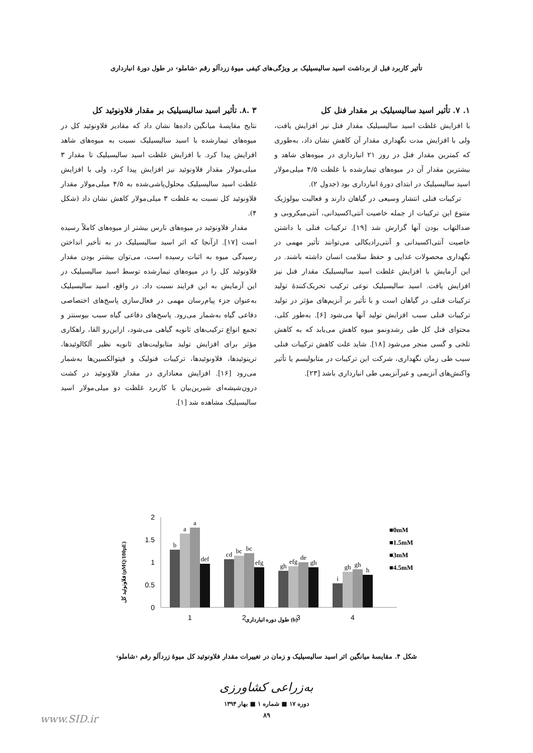تأثیر کاربرد قبل از برداشت اسید سالیسیلیک بر ویژگی‌های کیفی میوهٔ زردآلو رقم ‹شاملو› در طول دورهٔ انبارداری
۱. ۷. تأثیر اسید سالیسیلیک بر مقدار فنل کل
با افزایش غلظت اسید سالیسیلیک مقدار فنل نیز افزایش یافت، ولی با افزایش مدت نگهداری مقدار آن کاهش نشان داد، به‌طوری که کمترین مقدار فنل در روز ۲۱ انبارداری در میوه‌های شاهد و بیشترین مقدار آن در میوه‌های تیمارشده با غلظت ۴/۵ میلی‌مولار اسید سالیسیلیک در ابتدای دورهٔ انبارداری بود (جدول ۲).
ترکیبات فنلی انتشار وسیعی در گیاهان دارند و فعالیت بیولوژیک متنوع این ترکیبات از جمله خاصیت آنتی‌اکسیدانی، آنتی‌میکروبی و ضدالتهاب بودن آنها گزارش شد [۱۹]. ترکیبات فنلی با داشتن خاصیت آنتی‌اکسیدانی و آنتی‌رادیکالی می‌توانند تأثیر مهمی در نگهداری محصولات غذایی و حفظ سلامت انسان داشته باشند. در این آزمایش با افزایش غلظت اسید سالیسیلیک مقدار فنل نیز افزایش یافت. اسید سالیسیلیک نوعی ترکیب تحریک‌کنندهٔ تولید ترکیبات فنلی در گیاهان است و با تأثیر بر آنزیم‌های مؤثر در تولید ترکیبات فنلی سبب افزایش تولید آنها می‌شود [۶]. به‌طور کلی، محتوای فنل کل طی رشدونمو میوه کاهش می‌یابد که به کاهش تلخی و گسی منجر می‌شود [۱۸]. شاید علت کاهش ترکیبات فنلی سیب طی زمان نگهداری، شرکت این ترکیبات در متابولیسم یا تأثیر واکنش‌های آنزیمی و غیرآنزیمی طی انبارداری باشد [۲۳].
۳ .۸. تأثیر اسید سالیسیلیک بر مقدار فلاونوئید کل
نتایج مقایسهٔ میانگین داده‌ها نشان داد که مقادیر فلاونوئید کل در میوه‌های تیمارشده با اسید سالیسیلیک نسبت به میوه‌های شاهد افزایش پیدا کرد. با افزایش غلظت اسید سالیسیلیک تا مقدار ۳ میلی‌مولار مقدار فلاونوئید نیز افزایش پیدا کرد، ولی با افزایش غلظت اسید سالیسیلیک محلول‌پاشی‌شده به ۴/۵ میلی‌مولار مقدار فلاونوئید کل نسبت به غلظت ۳ میلی‌مولار کاهش نشان داد (شکل ۴).
مقدار فلاونوئید در میوه‌های نارس بیشتر از میوه‌های کاملاً رسیده است [۱۷]. ازآنجا که اثر اسید سالیسیلیک در به تأخیر انداختن رسیدگی میوه به اثبات رسیده است، می‌توان بیشتر بودن مقدار فلاونوئید کل را در میوه‌های تیمارشده توسط اسید سالیسیلیک در این آزمایش به این فرایند نسبت داد. در واقع، اسید سالیسیلیک به‌عنوان جزء پیام‌رسان مهمی در فعال‌سازی پاسخ‌های اختصاصی دفاعی گیاه به‌شمار می‌رود. پاسخ‌های دفاعی گیاه سبب بیوسنتز و تجمع انواع ترکیب‌های ثانویه گیاهی می‌شود، ازاین‌رو القا، راهکاری مؤثر برای افزایش تولید متابولیت‌های ثانویه نظیر آلکالوئیدها، ترپنوئیدها، فلاونوئیدها، ترکیبات فنولیک و فیتوالکسین‌ها به‌شمار می‌رود [۱۶]. افزایش معناداری در مقدار فلاونوئید در کشت درون‌شیشه‌ای شیرین‌بیان با کاربرد غلظت دو میلی‌مولار اسید سالیسیلیک مشاهده شد [۱].
فلاونوئید کل (µMQ/100µE)
2
1.5
1
0.5
0
b
a
a
def
cd
bc
bc
efg
gh
efg
de
gh
i
gh
gh
h
1
2
3
4
طول دوره انبارداری (h)
■0mM
■1.5mM
■3mM
■4.5mM
شکل ۴. مقایسهٔ میانگین اثر اسید سالیسیلیک و زمان در تغییرات مقدار فلاونوئید کل میوهٔ زردآلو رقم ‹شاملو›
به‌زراعی کشاورزی
دوره ۱۷ ■ شماره ۱ ■ بهار ۱۳۹۴
۸۹
www.SID.ir